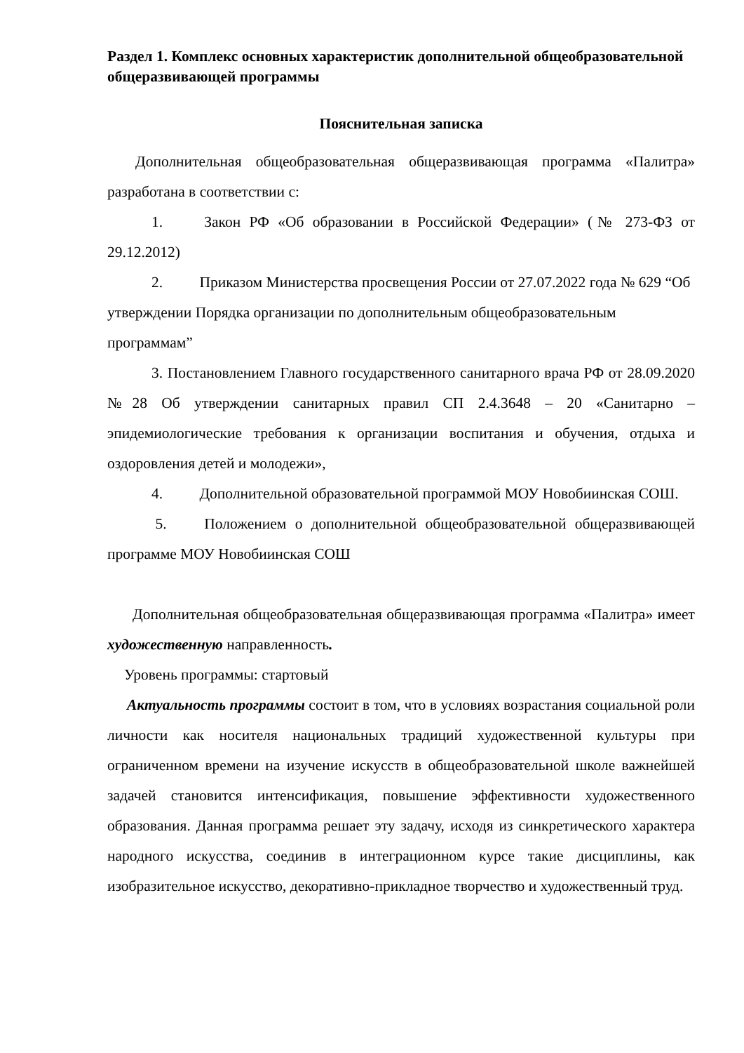Раздел 1. Комплекс основных характеристик дополнительной общеобразовательной общеразвивающей программы
Пояснительная записка
Дополнительная общеобразовательная общеразвивающая программа «Палитра» разработана в соответствии с:
1. Закон РФ «Об образовании в Российской Федерации» (№ 273-ФЗ от 29.12.2012)
2. Приказом Министерства просвещения России от 27.07.2022 года № 629 “Об утверждении Порядка организации по дополнительным общеобразовательным программам”
3. Постановлением Главного государственного санитарного врача РФ от 28.09.2020 №28 Об утверждении санитарных правил СП 2.4.3648 – 20 «Санитарно – эпидемиологические требования к организации воспитания и обучения, отдыха и оздоровления детей и молодежи»,
4. Дополнительной образовательной программой МОУ Новобиинская СОШ.
5. Положением о дополнительной общеобразовательной общеразвивающей программе МОУ Новобиинская СОШ
Дополнительная общеобразовательная общеразвивающая программа «Палитра» имеет художественную направленность.
Уровень программы: стартовый
Актуальность программы состоит в том, что в условиях возрастания социальной роли личности как носителя национальных традиций художественной культуры при ограниченном времени на изучение искусств в общеобразовательной школе важнейшей задачей становится интенсификация, повышение эффективности художественного образования. Данная программа решает эту задачу, исходя из синкретического характера народного искусства, соединив в интеграционном курсе такие дисциплины, как изобразительное искусство, декоративно-прикладное творчество и художественный труд.